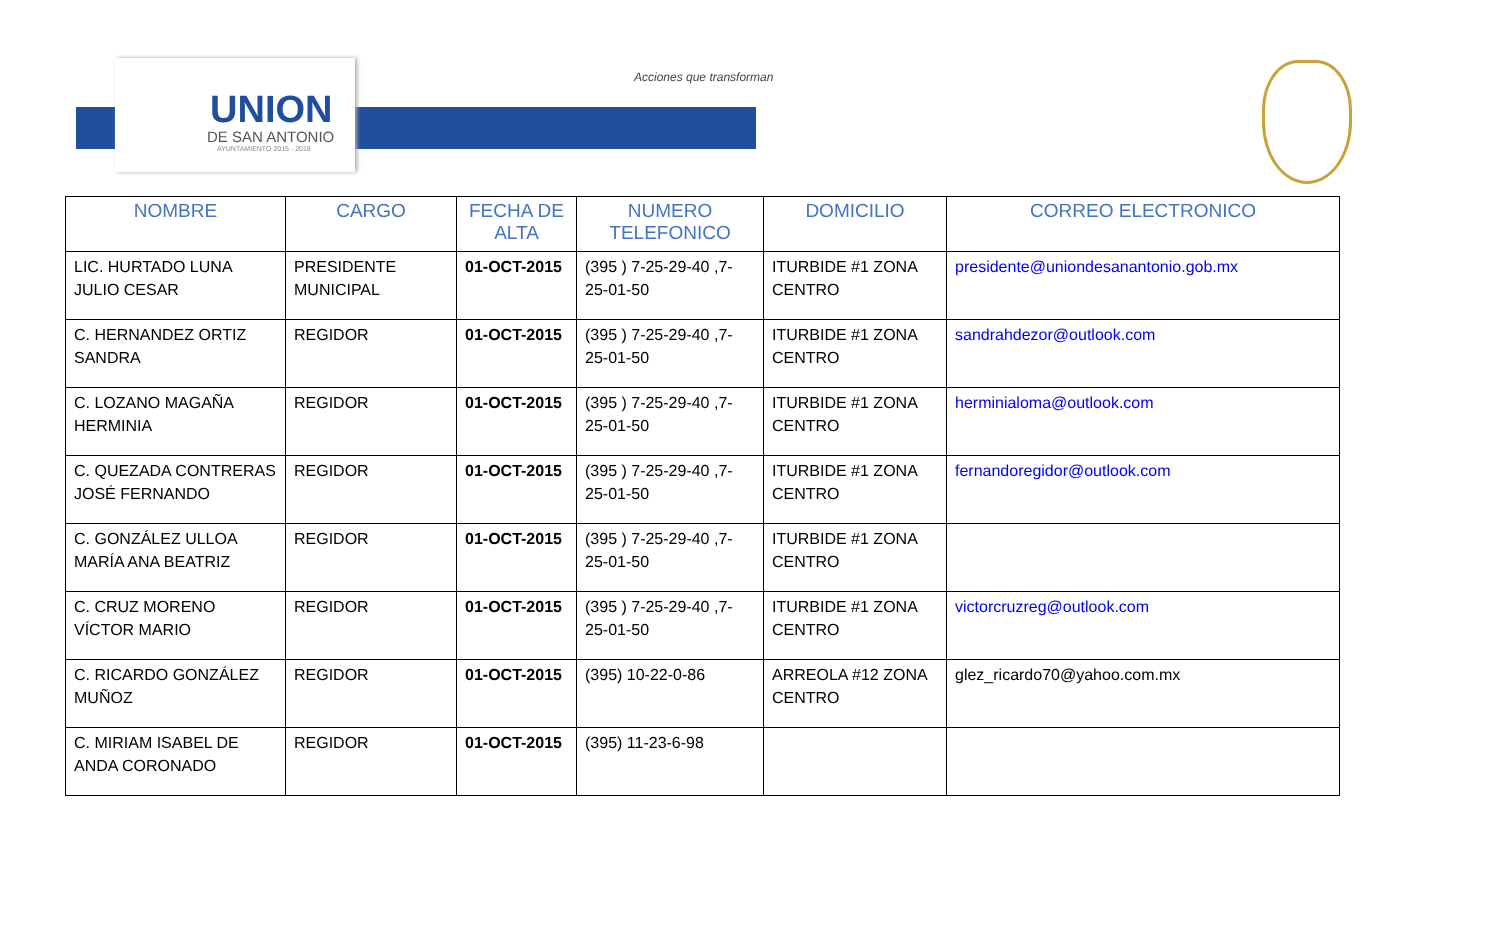UNION
DE SAN ANTONIO
AYUNTAMIENTO 2015 - 2018
Acciones que transforman
| NOMBRE | CARGO | FECHA DE ALTA | NUMERO TELEFONICO | DOMICILIO | CORREO ELECTRONICO |
| --- | --- | --- | --- | --- | --- |
| LIC. HURTADO LUNA JULIO CESAR | PRESIDENTE MUNICIPAL | 01-OCT-2015 | (395 ) 7-25-29-40 ,7-25-01-50 | ITURBIDE #1 ZONA CENTRO | presidente@uniondesanantonio.gob.mx |
| C. HERNANDEZ ORTIZ SANDRA | REGIDOR | 01-OCT-2015 | (395 ) 7-25-29-40 ,7-25-01-50 | ITURBIDE #1 ZONA CENTRO | sandrahdezor@outlook.com |
| C. LOZANO MAGAÑA HERMINIA | REGIDOR | 01-OCT-2015 | (395 ) 7-25-29-40 ,7-25-01-50 | ITURBIDE #1 ZONA CENTRO | herminialoma@outlook.com |
| C. QUEZADA CONTRERAS JOSÉ FERNANDO | REGIDOR | 01-OCT-2015 | (395 ) 7-25-29-40 ,7-25-01-50 | ITURBIDE #1 ZONA CENTRO | fernandoregidor@outlook.com |
| C. GONZÁLEZ ULLOA MARÍA ANA BEATRIZ | REGIDOR | 01-OCT-2015 | (395 ) 7-25-29-40 ,7-25-01-50 | ITURBIDE #1 ZONA CENTRO | |
| C. CRUZ MORENO VÍCTOR MARIO | REGIDOR | 01-OCT-2015 | (395 ) 7-25-29-40 ,7-25-01-50 | ITURBIDE #1 ZONA CENTRO | victorcruzreg@outlook.com |
| C. RICARDO GONZÁLEZ MUÑOZ | REGIDOR | 01-OCT-2015 | (395) 10-22-0-86 | ARREOLA #12 ZONA CENTRO | glez_ricardo70@yahoo.com.mx |
| C. MIRIAM ISABEL DE ANDA CORONADO | REGIDOR | 01-OCT-2015 | (395) 11-23-6-98 | | |